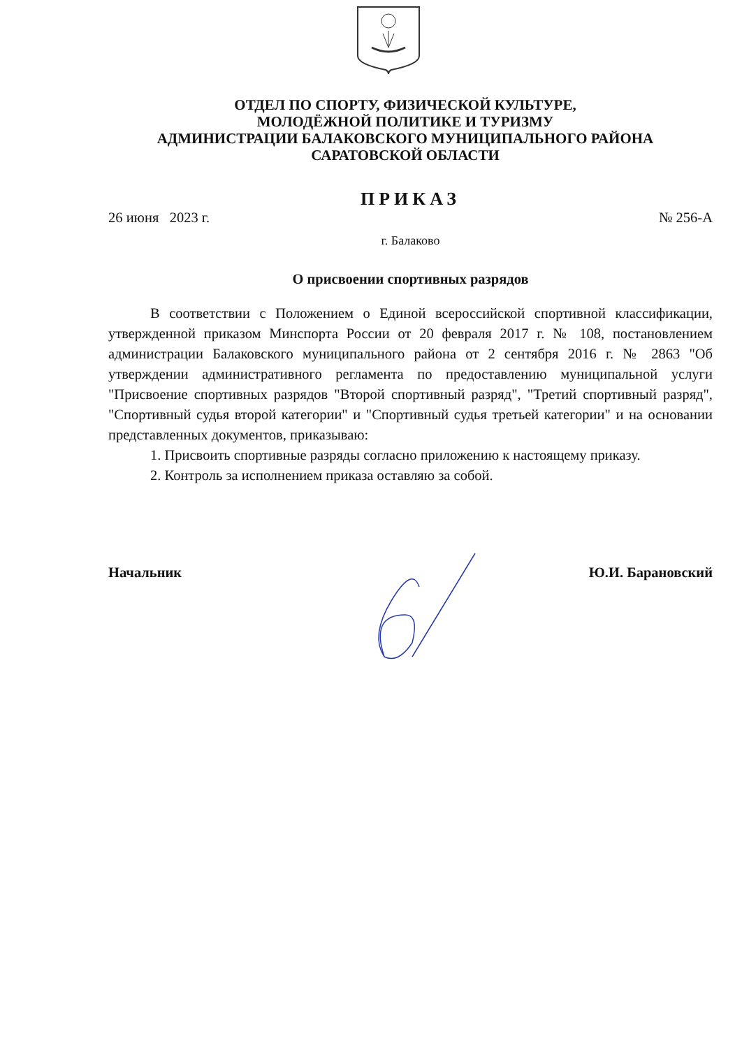ОТДЕЛ ПО СПОРТУ, ФИЗИЧЕСКОЙ КУЛЬТУРЕ,
МОЛОДЁЖНОЙ ПОЛИТИКЕ И ТУРИЗМУ
АДМИНИСТРАЦИИ БАЛАКОВСКОГО МУНИЦИПАЛЬНОГО РАЙОНА
САРАТОВСКОЙ ОБЛАСТИ
ПРИКАЗ
26 июня 2023 г. № 256-А
г. Балаково
О присвоении спортивных разрядов
В соответствии с Положением о Единой всероссийской спортивной классификации, утвержденной приказом Минспорта России от 20 февраля 2017 г. № 108, постановлением администрации Балаковского муниципального района от 2 сентября 2016 г. № 2863 "Об утверждении административного регламента по предоставлению муниципальной услуги "Присвоение спортивных разрядов "Второй спортивный разряд", "Третий спортивный разряд", "Спортивный судья второй категории" и "Спортивный судья третьей категории" и на основании представленных документов, приказываю:
1. Присвоить спортивные разряды согласно приложению к настоящему приказу.
2. Контроль за исполнением приказа оставляю за собой.
Начальник Ю.И. Барановский